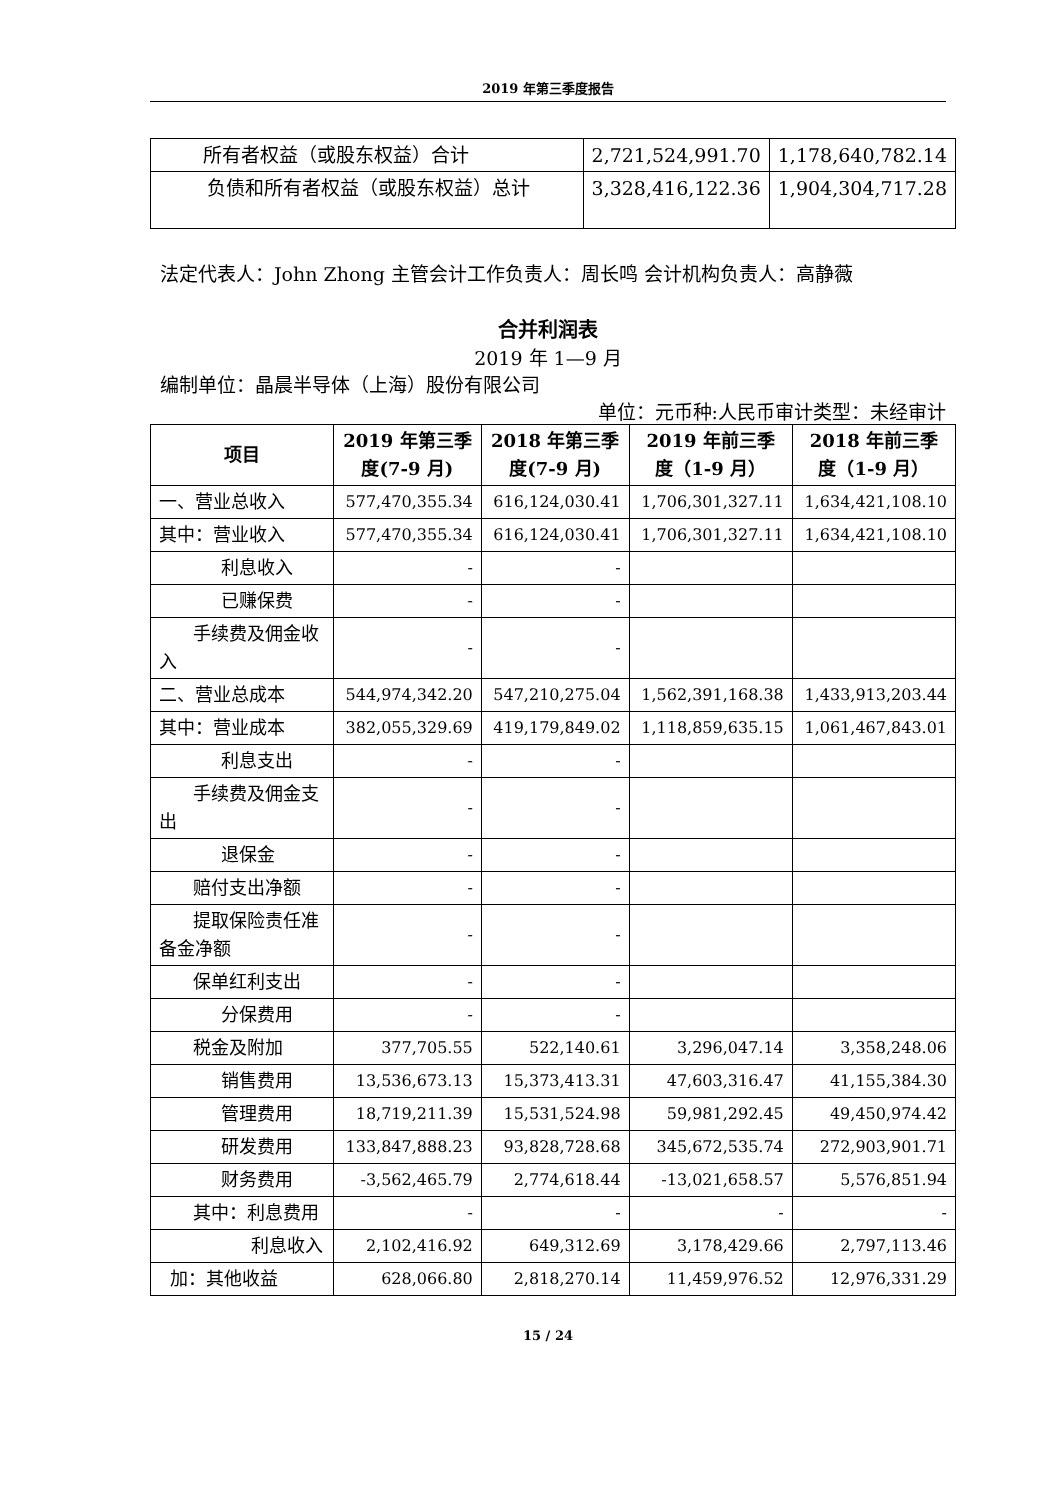2019 年第三季度报告
| 所有者权益（或股东权益）合计 | 2,721,524,991.70 | 1,178,640,782.14 |
| 负债和所有者权益（或股东权益）总计 | 3,328,416,122.36 | 1,904,304,717.28 |
法定代表人：John Zhong 主管会计工作负责人：周长鸣 会计机构负责人：高静薇
合并利润表
2019 年 1—9 月
编制单位：晶晨半导体（上海）股份有限公司
单位：元币种:人民币审计类型：未经审计
| 项目 | 2019 年第三季度(7-9 月) | 2018 年第三季度(7-9 月) | 2019 年前三季度（1-9 月） | 2018 年前三季度（1-9 月） |
| --- | --- | --- | --- | --- |
| 一、营业总收入 | 577,470,355.34 | 616,124,030.41 | 1,706,301,327.11 | 1,634,421,108.10 |
| 其中：营业收入 | 577,470,355.34 | 616,124,030.41 | 1,706,301,327.11 | 1,634,421,108.10 |
| 利息收入 | - | - | | |
| 已赚保费 | - | - | | |
| 手续费及佣金收入 | - | - | | |
| 二、营业总成本 | 544,974,342.20 | 547,210,275.04 | 1,562,391,168.38 | 1,433,913,203.44 |
| 其中：营业成本 | 382,055,329.69 | 419,179,849.02 | 1,118,859,635.15 | 1,061,467,843.01 |
| 利息支出 | - | - | | |
| 手续费及佣金支出 | - | - | | |
| 退保金 | - | - | | |
| 赔付支出净额 | - | - | | |
| 提取保险责任准备金净额 | - | - | | |
| 保单红利支出 | - | - | | |
| 分保费用 | - | - | | |
| 税金及附加 | 377,705.55 | 522,140.61 | 3,296,047.14 | 3,358,248.06 |
| 销售费用 | 13,536,673.13 | 15,373,413.31 | 47,603,316.47 | 41,155,384.30 |
| 管理费用 | 18,719,211.39 | 15,531,524.98 | 59,981,292.45 | 49,450,974.42 |
| 研发费用 | 133,847,888.23 | 93,828,728.68 | 345,672,535.74 | 272,903,901.71 |
| 财务费用 | -3,562,465.79 | 2,774,618.44 | -13,021,658.57 | 5,576,851.94 |
| 其中：利息费用 | - | - | - | - |
| 利息收入 | 2,102,416.92 | 649,312.69 | 3,178,429.66 | 2,797,113.46 |
| 加：其他收益 | 628,066.80 | 2,818,270.14 | 11,459,976.52 | 12,976,331.29 |
15 / 24